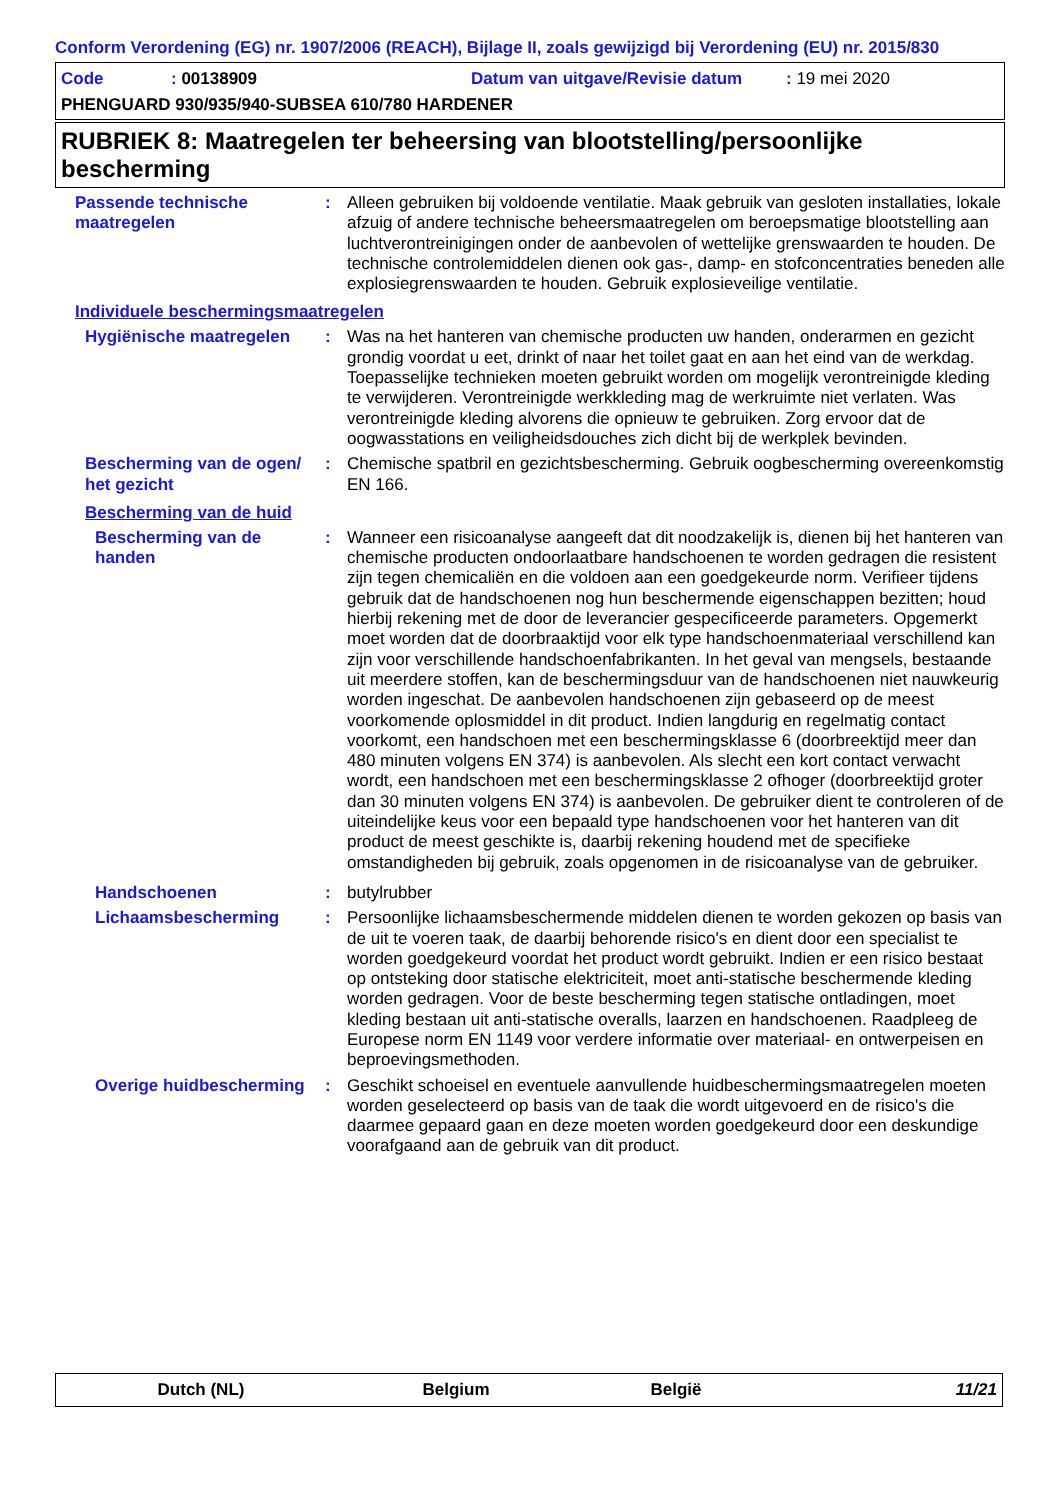Conform Verordening (EG) nr. 1907/2006 (REACH), Bijlage II, zoals gewijzigd bij Verordening (EU) nr. 2015/830
Code: 00138909 Datum van uitgave/Revisie datum: 19 mei 2020
PHENGUARD 930/935/940-SUBSEA 610/780 HARDENER
RUBRIEK 8: Maatregelen ter beheersing van blootstelling/persoonlijke bescherming
Passende technische maatregelen
: Alleen gebruiken bij voldoende ventilatie. Maak gebruik van gesloten installaties, lokale afzuig of andere technische beheersmaatregelen om beroepsmatige blootstelling aan luchtverontreinigingen onder de aanbevolen of wettelijke grenswaarden te houden. De technische controlemiddelen dienen ook gas-, damp- en stofconcentraties beneden alle explosiegrenswaarden te houden. Gebruik explosieveilige ventilatie.
Individuele beschermingsmaatregelen
Hygiënische maatregelen : Was na het hanteren van chemische producten uw handen, onderarmen en gezicht grondig voordat u eet, drinkt of naar het toilet gaat en aan het eind van de werkdag. Toepasselijke technieken moeten gebruikt worden om mogelijk verontreinigde kleding te verwijderen. Verontreinigde werkkleding mag de werkruimte niet verlaten. Was verontreinigde kleding alvorens die opnieuw te gebruiken. Zorg ervoor dat de oogwasstations en veiligheidsdouches zich dicht bij de werkplek bevinden.
Bescherming van de ogen/ het gezicht
: Chemische spatbril en gezichtsbescherming. Gebruik oogbescherming overeenkomstig EN 166.
Bescherming van de huid
Bescherming van de handen
: Wanneer een risicoanalyse aangeeft dat dit noodzakelijk is, dienen bij het hanteren van chemische producten ondoorlaatbare handschoenen te worden gedragen die resistent zijn tegen chemicaliën en die voldoen aan een goedgekeurde norm. Verifieer tijdens gebruik dat de handschoenen nog hun beschermende eigenschappen bezitten; houd hierbij rekening met de door de leverancier gespecificeerde parameters. Opgemerkt moet worden dat de doorbraaktijd voor elk type handschoenmateriaal verschillend kan zijn voor verschillende handschoenfabrikanten. In het geval van mengsels, bestaande uit meerdere stoffen, kan de beschermingsduur van de handschoenen niet nauwkeurig worden ingeschat. De aanbevolen handschoenen zijn gebaseerd op de meest voorkomende oplosmiddel in dit product. Indien langdurig en regelmatig contact voorkomt, een handschoen met een beschermingsklasse 6 (doorbreektijd meer dan 480 minuten volgens EN 374) is aanbevolen. Als slecht een kort contact verwacht wordt, een handschoen met een beschermingsklasse 2 ofhoger (doorbreektijd groter dan 30 minuten volgens EN 374) is aanbevolen. De gebruiker dient te controleren of de uiteindelijke keus voor een bepaald type handschoenen voor het hanteren van dit product de meest geschikte is, daarbij rekening houdend met de specifieke omstandigheden bij gebruik, zoals opgenomen in de risicoanalyse van de gebruiker.
Handschoenen : butylrubber
Lichaamsbescherming : Persoonlijke lichaamsbeschermende middelen dienen te worden gekozen op basis van de uit te voeren taak, de daarbij behorende risico's en dient door een specialist te worden goedgekeurd voordat het product wordt gebruikt. Indien er een risico bestaat op ontsteking door statische elektriciteit, moet anti-statische beschermende kleding worden gedragen. Voor de beste bescherming tegen statische ontladingen, moet kleding bestaan uit anti-statische overalls, laarzen en handschoenen. Raadpleeg de Europese norm EN 1149 voor verdere informatie over materiaal- en ontwerpeisen en beproevingsmethoden.
Overige huidbescherming
: Geschikt schoeisel en eventuele aanvullende huidbeschermingsmaatregelen moeten worden geselecteerd op basis van de taak die wordt uitgevoerd en de risico's die daarmee gepaard gaan en deze moeten worden goedgekeurd door een deskundige voorafgaand aan de gebruik van dit product.
Dutch (NL) Belgium België 11/21